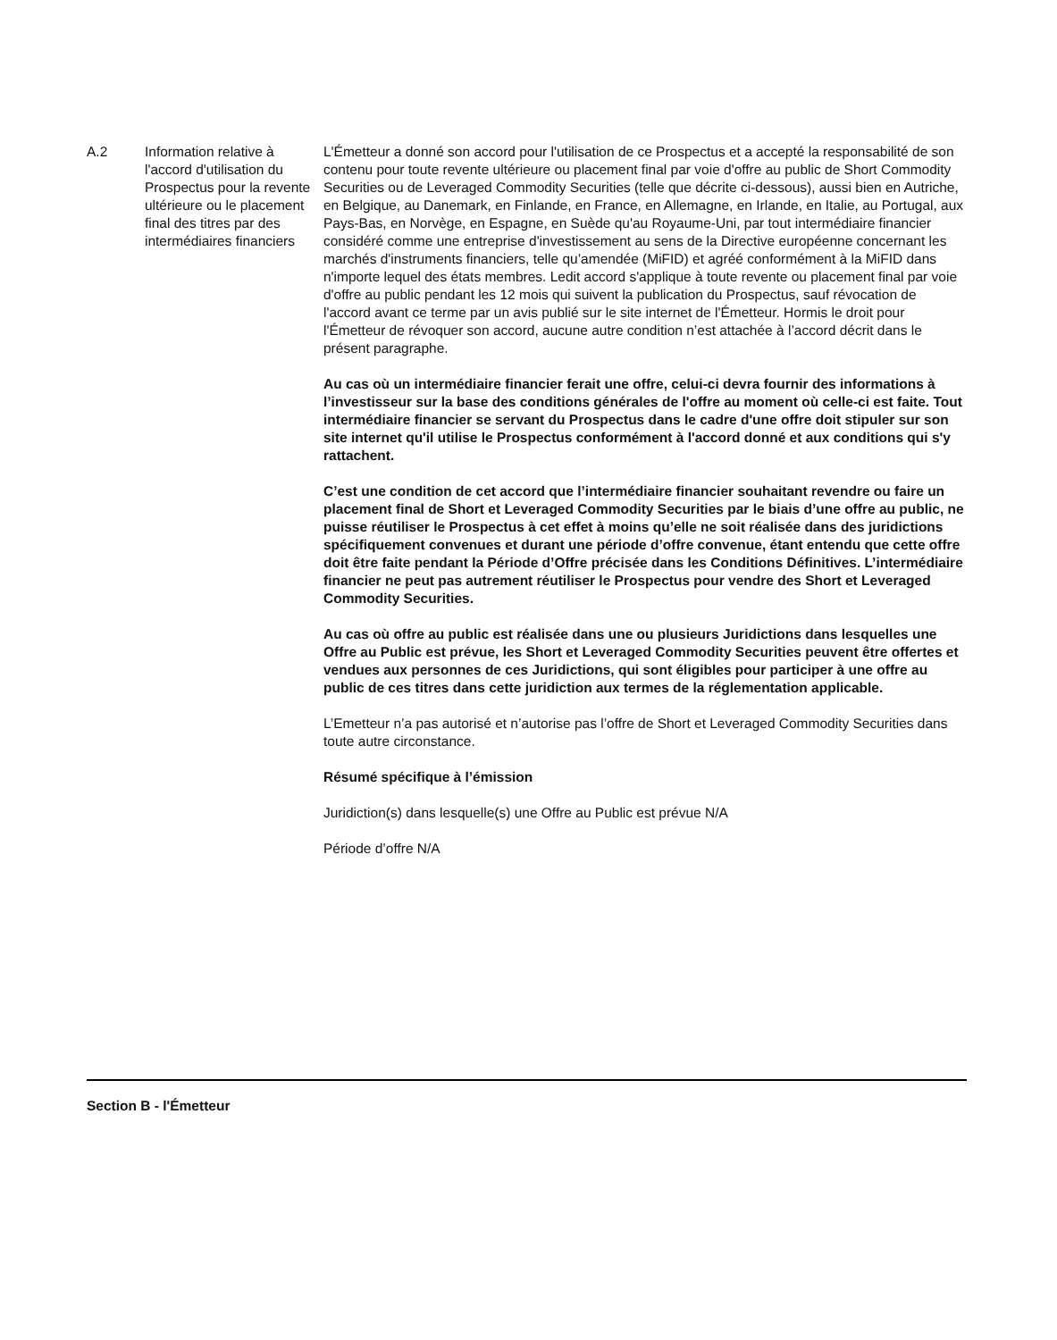| A.2 | Information relative à l'accord d'utilisation du Prospectus pour la revente ultérieure ou le placement final des titres par des intermédiaires financiers | L'Émetteur a donné son accord pour l'utilisation de ce Prospectus et a accepté la responsabilité de son contenu pour toute revente ultérieure ou placement final par voie d'offre au public de Short Commodity Securities ou de Leveraged Commodity Securities (telle que décrite ci-dessous), aussi bien en Autriche, en Belgique, au Danemark, en Finlande, en France, en Allemagne, en Irlande, en Italie, au Portugal, aux Pays-Bas, en Norvège, en Espagne, en Suède qu'au Royaume-Uni, par tout intermédiaire financier considéré comme une entreprise d'investissement au sens de la Directive européenne concernant les marchés d'instruments financiers, telle qu’amendée (MiFID) et agréé conformément à la MiFID dans n'importe lequel des états membres. Ledit accord s'applique à toute revente ou placement final par voie d'offre au public pendant les 12 mois qui suivent la publication du Prospectus, sauf révocation de l'accord avant ce terme par un avis publié sur le site internet de l'Émetteur. Hormis le droit pour l'Émetteur de révoquer son accord, aucune autre condition n’est attachée à l’accord décrit dans le présent paragraphe. Au cas où un intermédiaire financier ferait une offre, celui-ci devra fournir des informations à l’investisseur sur la base des conditions générales de l'offre au moment où celle-ci est faite. Tout intermédiaire financier se servant du Prospectus dans le cadre d'une offre doit stipuler sur son site internet qu'il utilise le Prospectus conformément à l'accord donné et aux conditions qui s'y rattachent. C’est une condition de cet accord que l’intermédiaire financier souhaitant revendre ou faire un placement final de Short et Leveraged Commodity Securities par le biais d’une offre au public, ne puisse réutiliser le Prospectus à cet effet à moins qu’elle ne soit réalisée dans des juridictions spécifiquement convenues et durant une période d’offre convenue, étant entendu que cette offre doit être faite pendant la Période d’Offre précisée dans les Conditions Définitives. L’intermédiaire financier ne peut pas autrement réutiliser le Prospectus pour vendre des Short et Leveraged Commodity Securities. Au cas où offre au public est réalisée dans une ou plusieurs Juridictions dans lesquelles une Offre au Public est prévue, les Short et Leveraged Commodity Securities peuvent être offertes et vendues aux personnes de ces Juridictions, qui sont éligibles pour participer à une offre au public de ces titres dans cette juridiction aux termes de la réglementation applicable. L’Emetteur n’a pas autorisé et n’autorise pas l’offre de Short et Leveraged Commodity Securities dans toute autre circonstance. Résumé spécifique à l’émission Juridiction(s) dans lesquelle(s) une Offre au Public est prévue N/A Période d’offre N/A |
Section B - l'Émetteur